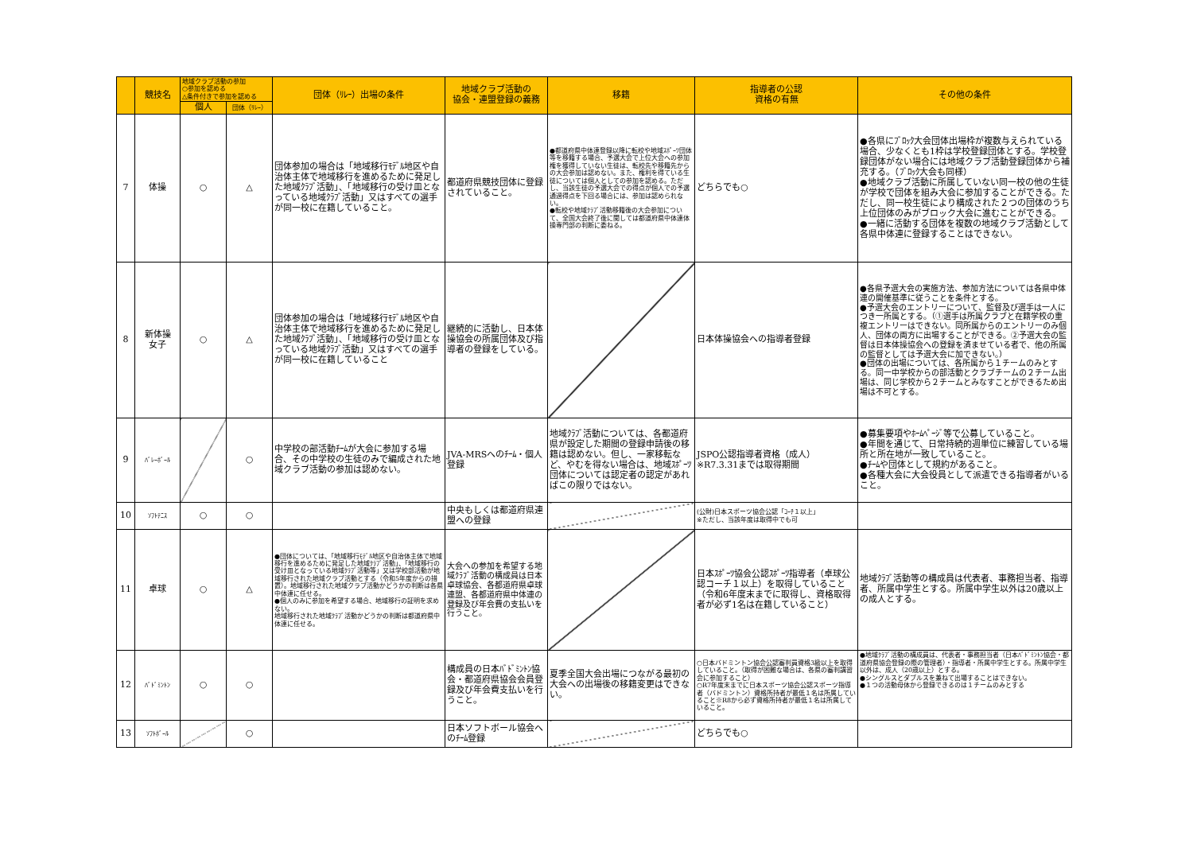| | 競技名 | 地域クラブ活動の参加 ○参加を認める △条件付きで参加を認める | | 団体（ﾘﾚｰ）出場の条件 | 地域クラブ活動の 協会・連盟登録の義務 | 移籍 | 指導者の公認 資格の有無 | その他の条件 |
| --- | --- | --- | --- | --- | --- | --- | --- | --- |
| | | 個人 | 団体（ﾘﾚｰ） | | | | | |
| 7 | 体操 | ○ | △ | 団体参加の場合は「地域移行ﾓﾃﾞﾙ地区や自治体主体で地域移行を進めるために発足した地域ｸﾗﾌﾞ活動」、「地域移行の受け皿となっている地域ｸﾗﾌﾞ活動」又はすべての選手が同一校に在籍していること。 | 都道府県競技団体に登録されていること。 | ●都道府県中体連登録以降に転校や地域ｽﾎﾟｰﾂ団体等を移籍する場合、予選大会で上位大会への参加権を獲得していない生徒は、転校先や移籍先からの大会参加は認めない。また、権利を得ている生徒については個人としての参加を認める。ただし、当該生徒の予選大会での得点が個人での予選通過得点を下回る場合には、参加は認められない。 ●転校や地域ｸﾗﾌﾞ活動移籍後の大会参加について、全国大会終了後に関しては都道府県中体連体操専門部の判断に委ねる。 | どちらでも○ | ●各県にﾌﾞﾛｯｸ大会団体出場枠が複数与えられている場合、少なくとも1枠は学校登録団体とする。学校登録団体がない場合には地域クラブ活動登録団体から補充する。（ﾌﾞﾛｯｸ大会も同様） ●地域クラブ活動に所属していない同一校の他の生徒が学校で団体を組み大会に参加することができる。ただし、同一校生徒により構成された２つの団体のうち上位団体のみがブロック大会に進むことができる。 ●一緒に活動する団体を複数の地域クラブ活動として各県中体連に登録することはできない。 |
| 8 | 新体操 女子 | ○ | △ | 団体参加の場合は「地域移行ﾓﾃﾞﾙ地区や自治体主体で地域移行を進めるために発足した地域ｸﾗﾌﾞ活動」、「地域移行の受け皿となっている地域ｸﾗﾌﾞ活動」又はすべての選手が同一校に在籍していること | 継続的に活動し、日本体操協会の所属団体及び指導者の登録をしている。 | | 日本体操協会への指導者登録 | ●各県予選大会の実施方法、参加方法については各県中体連の開催基準に従うことを条件とする。 ●予選大会のエントリーについて、監督及び選手は一人につき一所属とする。（①選手は所属クラブと在籍学校の重複エントリーはできない。同所属からのエントリーのみ個人、団体の両方に出場することができる。②予選大会の監督は日本体操協会への登録を済ませている者で、他の所属の監督としては予選大会に加できない。） ●団体の出場については、各所属から１チームのみとする。同一中学校からの部活動とクラブチームの２チーム出場は、同じ学校から２チームとみなすことができるため出場は不可とする。 |
| 9 | ﾊﾞﾚｰﾎﾞｰﾙ | | ○ | 中学校の部活動ﾁｰﾑが大会に参加する場合、その中学校の生徒のみで編成された地域クラブ活動の参加は認めない。 | JVA-MRSへのﾁｰﾑ・個人登録 | 地域ｸﾗﾌﾞ活動については、各都道府県が設定した期間の登録申請後の移籍は認めない。但し、一家移転など、やむを得ない場合は、地域ｽﾎﾟｰﾂ団体については認定者の認定があればこの限りではない。 | JSPO公認指導者資格（成人） ※R7.3.31までは取得期間 | ●募集要項やﾎｰﾑﾍﾟｰｼﾞ等で公募していること。 ●年間を通じて、日常持続的週単位に練習している場所と所在地が一致していること。 ●ﾁｰﾑや団体として規約があること。 ●各種大会に大会役員として派遣できる指導者がいること。 |
| 10 | ｿﾌﾄﾃﾆｽ | ○ | ○ | | 中央もしくは都道府県連盟への登録 | | (公財)日本スポーツ協会公認「ｺｰﾁ１以上」 ※ただし、当該年度は取得中でも可 | |
| 11 | 卓球 | ○ | △ | ●団体については、「地域移行ﾓﾃﾞﾙ地区や自治体主体で地域移行を進めるために発足した地域ｸﾗﾌﾞ活動」、「地域移行の受け皿となっている地域ｸﾗﾌﾞ活動等」又は学校部活動が地域移行された地域クラブ活動とする（令和5年度からの措置）。地域移行された地域クラブ活動かどうかの判断は各県中体連に任せる。 ●個人のみに参加を希望する場合、地域移行の証明を求めない。 地域移行された地域ｸﾗﾌﾞ活動かどうかの判断は都道府県中体連に任せる。 | 大会への参加を希望する地域ｸﾗﾌﾞ活動の構成員は日本卓球協会、各都道府県卓球連盟、各都道府県中体連の登録及び年会費の支払いを行うこと。 | | 日本ｽﾎﾟｰﾂ協会公認ｽﾎﾟｰﾂ指導者（卓球公認コーチ１以上）を取得していること（令和6年度末までに取得し、資格取得者が必ず1名は在籍していること） | 地域ｸﾗﾌﾞ活動等の構成員は代表者、事務担当者、指導者、所属中学生とする。所属中学生以外は20歳以上の成人とする。 |
| 12 | ﾊﾞﾄﾞﾐﾝﾄﾝ | ○ | ○ | | 構成員の日本ﾊﾞﾄﾞﾐﾝﾄﾝ協会・都道府県協会会員登録及び年会費支払いを行うこと。 | 夏季全国大会出場につながる最初の大会への出場後の移籍変更はできない。 | ○日本バドミントン協会公認審判員資格3級以上を取得していること。（取得が困難な場合は、各県の審判講習会に参加すること） ○R7年度末までに日本スポーツ協会公認スポーツ指導者（バドミントン）資格所持者が最低１名は所属していること※R8から必ず資格所持者が最低１名は所属していること。 | ●地域ｸﾗﾌﾞ活動の構成員は、代表者・事務担当者（日本ﾊﾞﾄﾞﾐﾝﾄﾝ協会・都道府県協会登録の際の管理者）・指導者・所属中学生とする。所属中学生以外は、成人（20歳以上）とする。 ●シングルスとダブルスを兼ねて出場することはできない。 ●１つの活動母体から登録できるのは１チームのみとする |
| 13 | ｿﾌﾄﾎﾞｰﾙ | | ○ | | 日本ソフトボール協会へのﾁｰﾑ登録 | | どちらでも○ | |